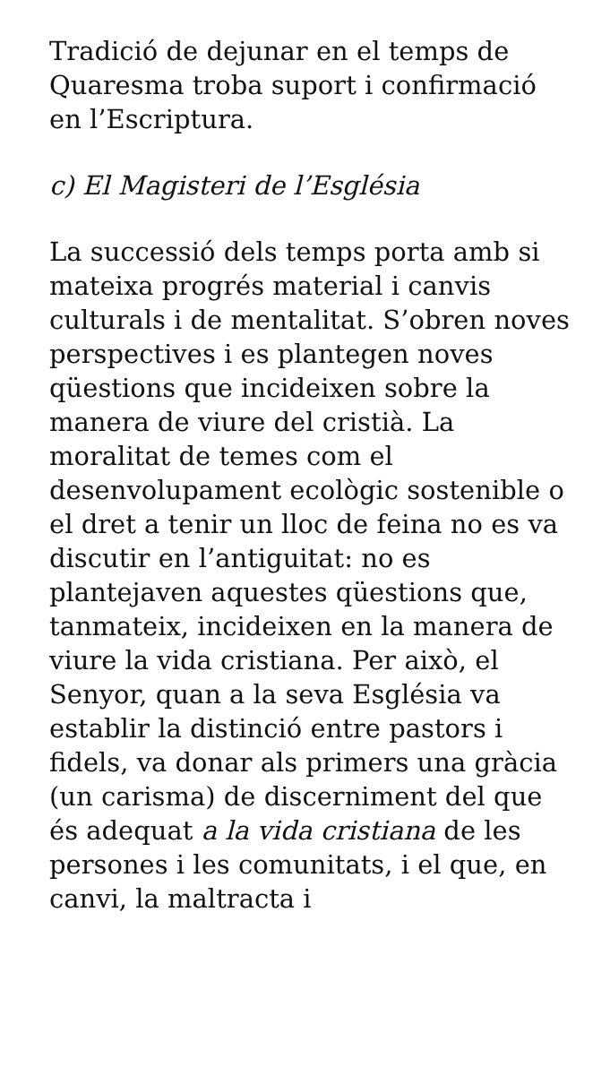Tradició de dejunar en el temps de Quaresma troba suport i confirmació en l’Escriptura.
c) El Magisteri de l’Església
La successió dels temps porta amb si mateixa progrés material i canvis culturals i de mentalitat. S’obren noves perspectives i es plantegen noves qüestions que incideixen sobre la manera de viure del cristià. La moralitat de temes com el desenvolupament ecològic sostenible o el dret a tenir un lloc de feina no es va discutir en l’antiguitat: no es plantejaven aquestes qüestions que, tanmateix, incideixen en la manera de viure la vida cristiana. Per això, el Senyor, quan a la seva Església va establir la distinció entre pastors i fidels, va donar als primers una gràcia (un carisma) de discerniment del que és adequat a la vida cristiana de les persones i les comunitats, i el que, en canvi, la maltracta i